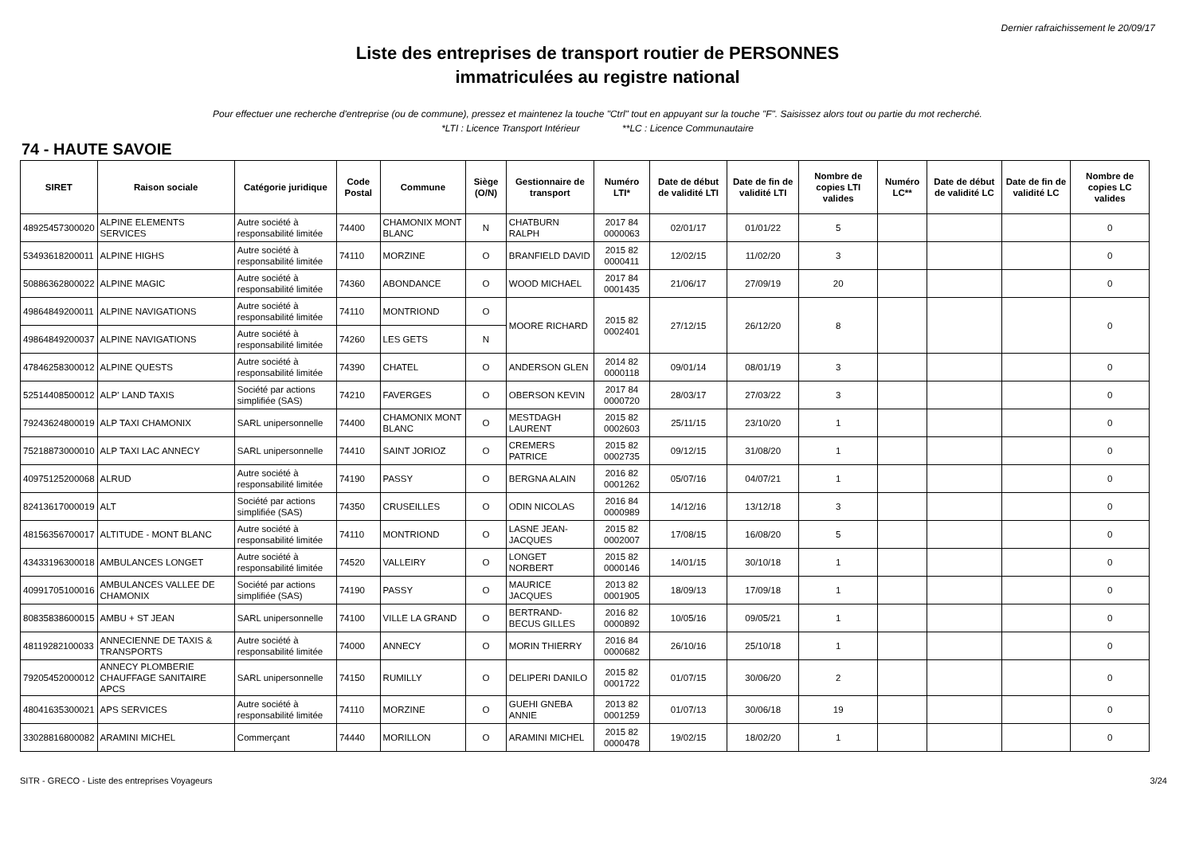Dernier rafraichissement le 20/09/17
Liste des entreprises de transport routier de PERSONNES
immatriculées au registre national
Pour effectuer une recherche d'entreprise (ou de commune), pressez et maintenez la touche "Ctrl" tout en appuyant sur la touche "F". Saisissez alors tout ou partie du mot recherché.
*LTI : Licence Transport Intérieur **LC : Licence Communautaire
74 - HAUTE SAVOIE
| SIRET | Raison sociale | Catégorie juridique | Code Postal | Commune | Siège (O/N) | Gestionnaire de transport | Numéro LTI* | Date de début de validité LTI | Date de fin de validité LTI | Nombre de copies LTI valides | Numéro LC** | Date de début de validité LC | Date de fin de validité LC | Nombre de copies LC valides |
| --- | --- | --- | --- | --- | --- | --- | --- | --- | --- | --- | --- | --- | --- | --- |
| 48925457300020 | ALPINE ELEMENTS SERVICES | Autre société à responsabilité limitée | 74400 | CHAMONIX MONT BLANC | N | CHATBURN RALPH | 2017 84 0000063 | 02/01/17 | 01/01/22 | 5 | | | | 0 |
| 53493618200011 | ALPINE HIGHS | Autre société à responsabilité limitée | 74110 | MORZINE | O | BRANFIELD DAVID | 2015 82 0000411 | 12/02/15 | 11/02/20 | 3 | | | | 0 |
| 50886362800022 | ALPINE MAGIC | Autre société à responsabilité limitée | 74360 | ABONDANCE | O | WOOD MICHAEL | 2017 84 0001435 | 21/06/17 | 27/09/19 | 20 | | | | 0 |
| 49864849200011 | ALPINE NAVIGATIONS | Autre société à responsabilité limitée | 74110 | MONTRIOND | O | MOORE RICHARD | 2015 82 0002401 | 27/12/15 | 26/12/20 | 8 | | | | 0 |
| 49864849200037 | ALPINE NAVIGATIONS | Autre société à responsabilité limitée | 74260 | LES GETS | N | | | | | | | | | |
| 47846258300012 | ALPINE QUESTS | Autre société à responsabilité limitée | 74390 | CHATEL | O | ANDERSON GLEN | 2014 82 0000118 | 09/01/14 | 08/01/19 | 3 | | | | 0 |
| 52514408500012 | ALP' LAND TAXIS | Société par actions simplifiée (SAS) | 74210 | FAVERGES | O | OBERSON KEVIN | 2017 84 0000720 | 28/03/17 | 27/03/22 | 3 | | | | 0 |
| 79243624800019 | ALP TAXI CHAMONIX | SARL unipersonnelle | 74400 | CHAMONIX MONT BLANC | O | MESTDAGH LAURENT | 2015 82 0002603 | 25/11/15 | 23/10/20 | 1 | | | | 0 |
| 75218873000010 | ALP TAXI LAC ANNECY | SARL unipersonnelle | 74410 | SAINT JORIOZ | O | CREMERS PATRICE | 2015 82 0002735 | 09/12/15 | 31/08/20 | 1 | | | | 0 |
| 40975125200068 | ALRUD | Autre société à responsabilité limitée | 74190 | PASSY | O | BERGNA ALAIN | 2016 82 0001262 | 05/07/16 | 04/07/21 | 1 | | | | 0 |
| 82413617000019 | ALT | Société par actions simplifiée (SAS) | 74350 | CRUSEILLES | O | ODIN NICOLAS | 2016 84 0000989 | 14/12/16 | 13/12/18 | 3 | | | | 0 |
| 48156356700017 | ALTITUDE - MONT BLANC | Autre société à responsabilité limitée | 74110 | MONTRIOND | O | LASNE JEAN-JACQUES | 2015 82 0002007 | 17/08/15 | 16/08/20 | 5 | | | | 0 |
| 43433196300018 | AMBULANCES LONGET | Autre société à responsabilité limitée | 74520 | VALLEIRY | O | LONGET NORBERT | 2015 82 0000146 | 14/01/15 | 30/10/18 | 1 | | | | 0 |
| 40991705100016 | AMBULANCES VALLEE DE CHAMONIX | Société par actions simplifiée (SAS) | 74190 | PASSY | O | MAURICE JACQUES | 2013 82 0001905 | 18/09/13 | 17/09/18 | 1 | | | | 0 |
| 80835838600015 | AMBU + ST JEAN | SARL unipersonnelle | 74100 | VILLE LA GRAND | O | BERTRAND-BECUS GILLES | 2016 82 0000892 | 10/05/16 | 09/05/21 | 1 | | | | 0 |
| 48119282100033 | ANNECIENNE DE TAXIS & TRANSPORTS | Autre société à responsabilité limitée | 74000 | ANNECY | O | MORIN THIERRY | 2016 84 0000682 | 26/10/16 | 25/10/18 | 1 | | | | 0 |
| 79205452000012 | ANNECY PLOMBERIE CHAUFFAGE SANITAIRE APCS | SARL unipersonnelle | 74150 | RUMILLY | O | DELIPERI DANILO | 2015 82 0001722 | 01/07/15 | 30/06/20 | 2 | | | | 0 |
| 48041635300021 | APS SERVICES | Autre société à responsabilité limitée | 74110 | MORZINE | O | GUEHI GNEBA ANNIE | 2013 82 0001259 | 01/07/13 | 30/06/18 | 19 | | | | 0 |
| 33028816800082 | ARAMINI MICHEL | Commerçant | 74440 | MORILLON | O | ARAMINI MICHEL | 2015 82 0000478 | 19/02/15 | 18/02/20 | 1 | | | | 0 |
SITR - GRECO - Liste des entreprises Voyageurs 3/24